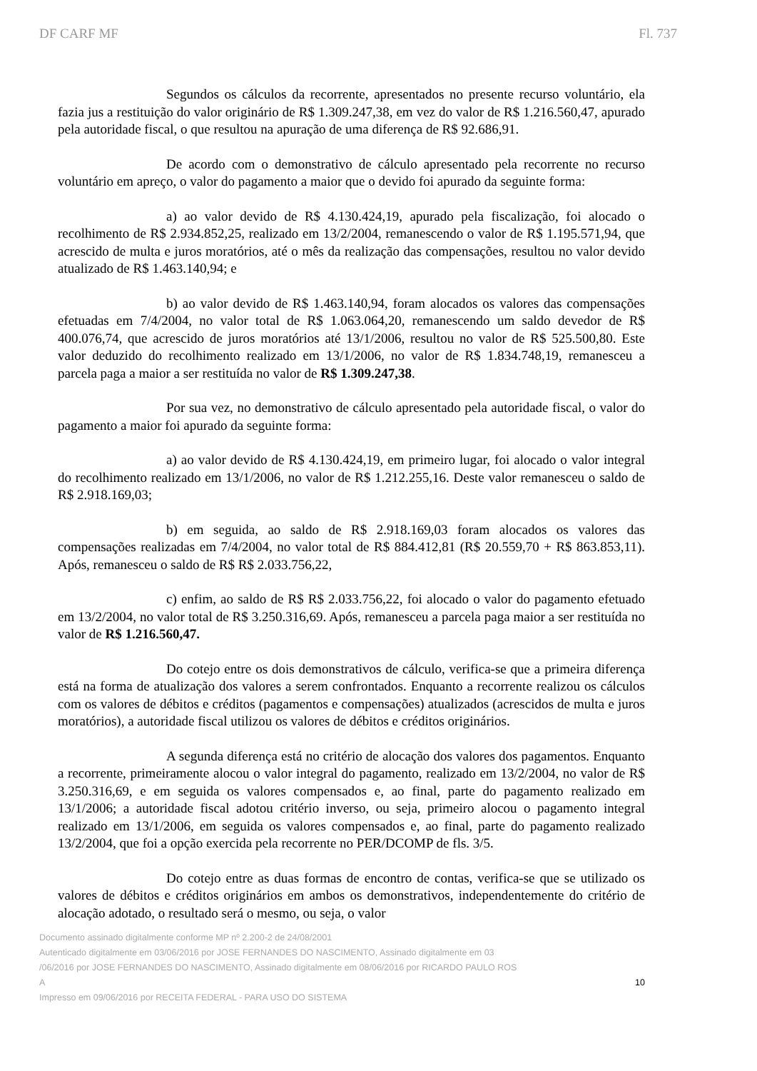DF CARF MF Fl. 737
Segundos os cálculos da recorrente, apresentados no presente recurso voluntário, ela fazia jus a restituição do valor originário de R$ 1.309.247,38, em vez do valor de R$ 1.216.560,47, apurado pela autoridade fiscal, o que resultou na apuração de uma diferença de R$ 92.686,91.
De acordo com o demonstrativo de cálculo apresentado pela recorrente no recurso voluntário em apreço, o valor do pagamento a maior que o devido foi apurado da seguinte forma:
a) ao valor devido de R$ 4.130.424,19, apurado pela fiscalização, foi alocado o recolhimento de R$ 2.934.852,25, realizado em 13/2/2004, remanescendo o valor de R$ 1.195.571,94, que acrescido de multa e juros moratórios, até o mês da realização das compensações, resultou no valor devido atualizado de R$ 1.463.140,94; e
b) ao valor devido de R$ 1.463.140,94, foram alocados os valores das compensações efetuadas em 7/4/2004, no valor total de R$ 1.063.064,20, remanescendo um saldo devedor de R$ 400.076,74, que acrescido de juros moratórios até 13/1/2006, resultou no valor de R$ 525.500,80. Este valor deduzido do recolhimento realizado em 13/1/2006, no valor de R$ 1.834.748,19, remanesceu a parcela paga a maior a ser restituída no valor de R$ 1.309.247,38.
Por sua vez, no demonstrativo de cálculo apresentado pela autoridade fiscal, o valor do pagamento a maior foi apurado da seguinte forma:
a) ao valor devido de R$ 4.130.424,19, em primeiro lugar, foi alocado o valor integral do recolhimento realizado em 13/1/2006, no valor de R$ 1.212.255,16. Deste valor remanesceu o saldo de R$ 2.918.169,03;
b) em seguida, ao saldo de R$ 2.918.169,03 foram alocados os valores das compensações realizadas em 7/4/2004, no valor total de R$ 884.412,81 (R$ 20.559,70 + R$ 863.853,11). Após, remanesceu o saldo de R$ R$ 2.033.756,22,
c) enfim, ao saldo de R$ R$ 2.033.756,22, foi alocado o valor do pagamento efetuado em 13/2/2004, no valor total de R$ 3.250.316,69. Após, remanesceu a parcela paga maior a ser restituída no valor de R$ 1.216.560,47.
Do cotejo entre os dois demonstrativos de cálculo, verifica-se que a primeira diferença está na forma de atualização dos valores a serem confrontados. Enquanto a recorrente realizou os cálculos com os valores de débitos e créditos (pagamentos e compensações) atualizados (acrescidos de multa e juros moratórios), a autoridade fiscal utilizou os valores de débitos e créditos originários.
A segunda diferença está no critério de alocação dos valores dos pagamentos. Enquanto a recorrente, primeiramente alocou o valor integral do pagamento, realizado em 13/2/2004, no valor de R$ 3.250.316,69, e em seguida os valores compensados e, ao final, parte do pagamento realizado em 13/1/2006; a autoridade fiscal adotou critério inverso, ou seja, primeiro alocou o pagamento integral realizado em 13/1/2006, em seguida os valores compensados e, ao final, parte do pagamento realizado 13/2/2004, que foi a opção exercida pela recorrente no PER/DCOMP de fls. 3/5.
Do cotejo entre as duas formas de encontro de contas, verifica-se que se utilizado os valores de débitos e créditos originários em ambos os demonstrativos, independentemente do critério de alocação adotado, o resultado será o mesmo, ou seja, o valor
Documento assinado digitalmente conforme MP nº 2.200-2 de 24/08/2001
Autenticado digitalmente em 03/06/2016 por JOSE FERNANDES DO NASCIMENTO, Assinado digitalmente em 03
/06/2016 por JOSE FERNANDES DO NASCIMENTO, Assinado digitalmente em 08/06/2016 por RICARDO PAULO ROS
A 10
Impresso em 09/06/2016 por RECEITA FEDERAL - PARA USO DO SISTEMA